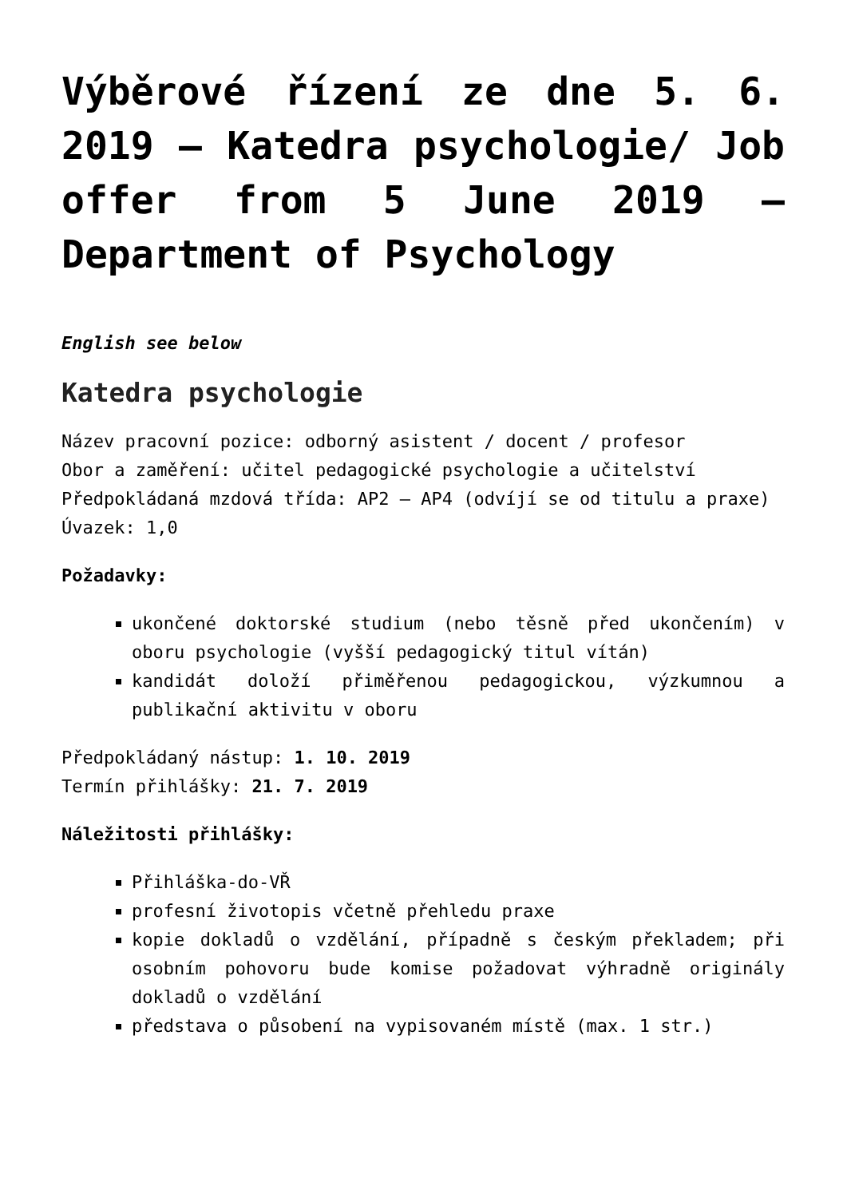Výběrové řízení ze dne 5. 6. 2019 – Katedra psychologie/ Job offer from 5 June 2019 – Department of Psychology
English see below
Katedra psychologie
Název pracovní pozice: odborný asistent / docent / profesor
Obor a zaměření: učitel pedagogické psychologie a učitelství
Předpokládaná mzdová třída: AP2 – AP4 (odvíjí se od titulu a praxe)
Úvazek: 1,0
Požadavky:
ukončené doktorské studium (nebo těsně před ukončením) v oboru psychologie (vyšší pedagogický titul vítán)
kandidát doloží přiměřenou pedagogickou, výzkumnou a publikační aktivitu v oboru
Předpokládaný nástup: 1. 10. 2019
Termín přihlášky: 21. 7. 2019
Náležitosti přihlášky:
Přihláška-do-VŘ
profesní životopis včetně přehledu praxe
kopie dokladů o vzdělání, případně s českým překladem; při osobním pohovoru bude komise požadovat výhradně originály dokladů o vzdělání
představa o působení na vypisovaném místě (max. 1 str.)